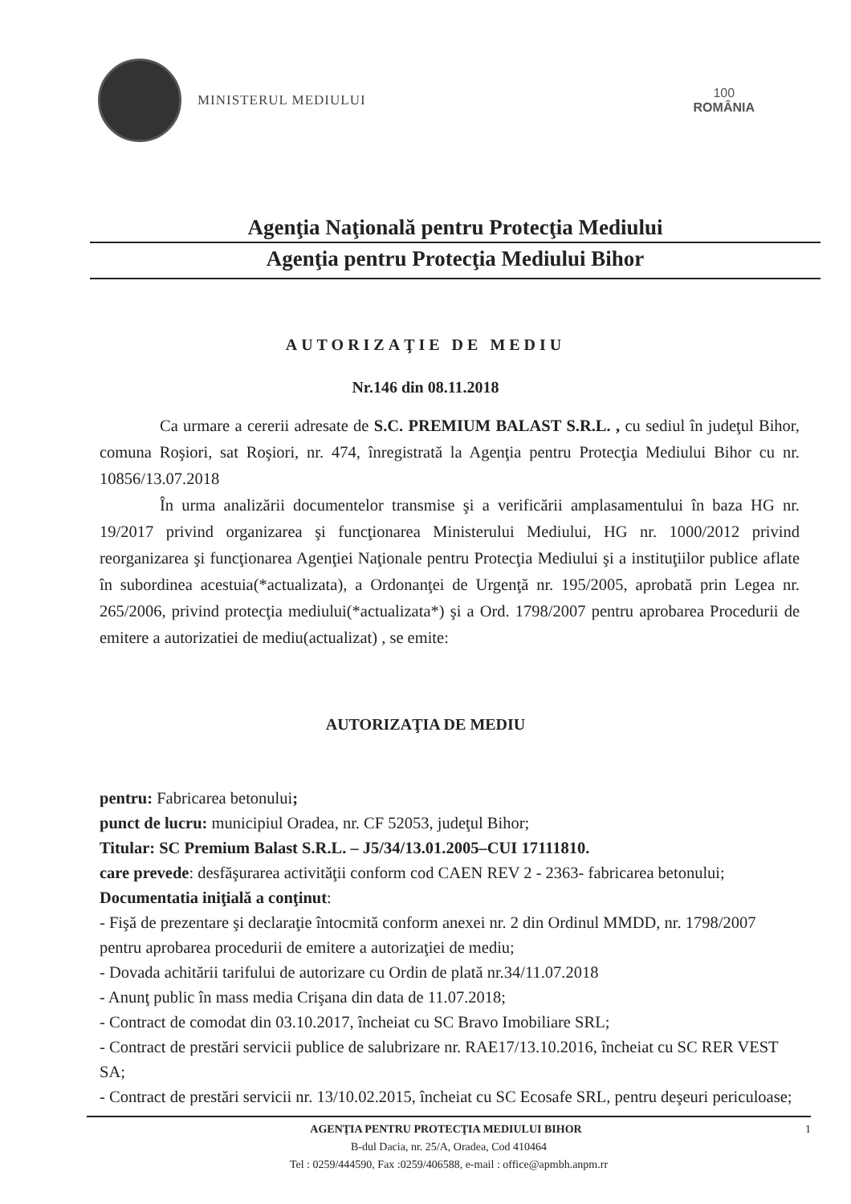MINISTERUL MEDIULUI
100
ROMÂNIA
Agenţia Naţională pentru Protecţia Mediului
Agenţia pentru Protecţia Mediului Bihor
AUTORIZAŢIE DE MEDIU
Nr.146 din 08.11.2018
Ca urmare a cererii adresate de S.C. PREMIUM BALAST S.R.L. , cu sediul în judeţul Bihor, comuna Roşiori, sat Roşiori, nr. 474, înregistrată la Agenţia pentru Protecţia Mediului Bihor cu nr. 10856/13.07.2018
În urma analizării documentelor transmise şi a verificării amplasamentului în baza HG nr. 19/2017 privind organizarea şi funcţionarea Ministerului Mediului, HG nr. 1000/2012 privind reorganizarea şi funcţionarea Agenţiei Naţionale pentru Protecţia Mediului şi a instituţiilor publice aflate în subordinea acestuia(*actualizata), a Ordonanţei de Urgenţă nr. 195/2005, aprobată prin Legea nr. 265/2006, privind protecţia mediului(*actualizata*) şi a Ord. 1798/2007 pentru aprobarea Procedurii de emitere a autorizatiei de mediu(actualizat) , se emite:
AUTORIZAŢIA DE MEDIU
pentru: Fabricarea betonului;
punct de lucru: municipiul Oradea, nr. CF 52053, judeţul Bihor;
Titular: SC Premium Balast S.R.L. – J5/34/13.01.2005–CUI 17111810.
care prevede: desfăşurarea activităţii conform cod CAEN REV 2 - 2363- fabricarea betonului;
Documentatia iniţială a conţinut:
- Fişă de prezentare şi declaraţie întocmită conform anexei nr. 2 din Ordinul MMDD, nr. 1798/2007 pentru aprobarea procedurii de emitere a autorizaţiei de mediu;
- Dovada achitării tarifului de autorizare cu Ordin de plată nr.34/11.07.2018
- Anunţ public în mass media Crişana din data de 11.07.2018;
- Contract de comodat din 03.10.2017, încheiat cu SC Bravo Imobiliare SRL;
- Contract de prestări servicii publice de salubrizare nr. RAE17/13.10.2016, încheiat cu SC RER VEST SA;
- Contract de prestări servicii nr. 13/10.02.2015, încheiat cu SC Ecosafe SRL, pentru deşeuri periculoase;
AGENŢIA PENTRU PROTECŢIA MEDIULUI BIHOR 1
B-dul Dacia, nr. 25/A, Oradea, Cod 410464
Tel : 0259/444590, Fax :0259/406588, e-mail : office@apmbh.anpm.rr